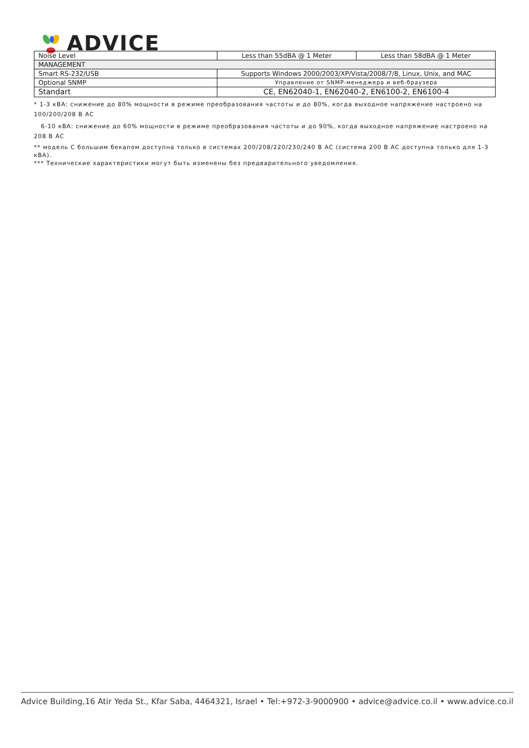ADVICE
| Noise Level | Less than 55dBA @ 1 Meter | Less than 58dBA @ 1 Meter |
| MANAGEMENT | | |
| Smart RS-232/USB | Supports Windows 2000/2003/XP/Vista/2008/7/8, Linux, Unix, and MAC | |
| Optional SNMP | Управление от SNMP-менеджера и веб-браузера | |
| Standart | CE, EN62040-1, EN62040-2, EN6100-2, EN6100-4 | |
* 1-3 кВА: снижение до 80% мощности в режиме преобразования частоты и до 80%, когда выходное напряжение настроено на 100/200/208 В АС
6-10 кВА: снижение до 60% мощности в режиме преобразования частоты и до 90%, когда выходное напряжение настроено на 208 В АС
** модель С большим бекапом доступна только в системах 200/208/220/230/240 В АС (система 200 В АС доступна только для 1-3 кВА).
*** Технические характеристики могут быть изменены без предварительного уведомления.
Advice Building,16 Atir Yeda St., Kfar Saba, 4464321, Israel • Tel:+972-3-9000900 • advice@advice.co.il • www.advice.co.il